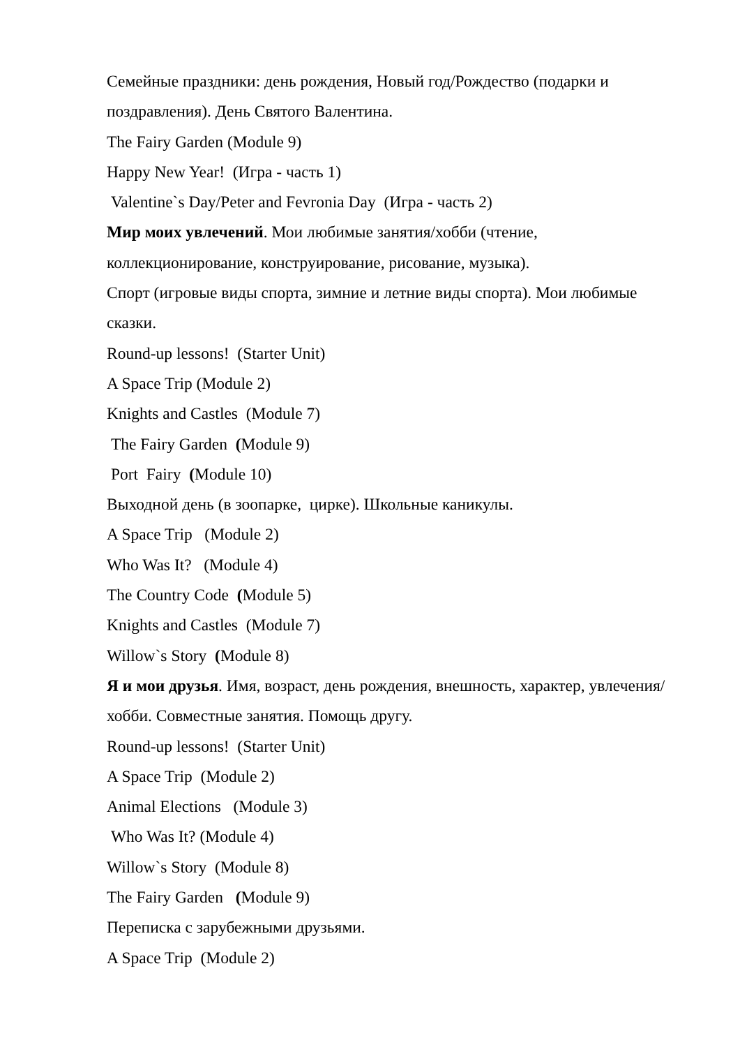Семейные праздники: день рождения, Новый год/Рождество (подарки и поздравления). День Святого Валентина.
The Fairy Garden (Module 9)
Happy New Year! (Игра - часть 1)
Valentine`s Day/Peter and Fevronia Day (Игра - часть 2)
Мир моих увлечений. Мои любимые занятия/хобби (чтение, коллекционирование, конструирование, рисование, музыка).
Спорт (игровые виды спорта, зимние и летние виды спорта). Мои любимые сказки.
Round-up lessons! (Starter Unit)
A Space Trip (Module 2)
Knights and Castles (Module 7)
The Fairy Garden (Module 9)
Port Fairy (Module 10)
Выходной день (в зоопарке, цирке). Школьные каникулы.
A Space Trip (Module 2)
Who Was It? (Module 4)
The Country Code (Module 5)
Knights and Castles (Module 7)
Willow`s Story (Module 8)
Я и мои друзья. Имя, возраст, день рождения, внешность, характер, увлечения/хобби. Совместные занятия. Помощь другу.
Round-up lessons! (Starter Unit)
A Space Trip (Module 2)
Animal Elections (Module 3)
Who Was It? (Module 4)
Willow`s Story (Module 8)
The Fairy Garden (Module 9)
Переписка с зарубежными друзьями.
A Space Trip (Module 2)